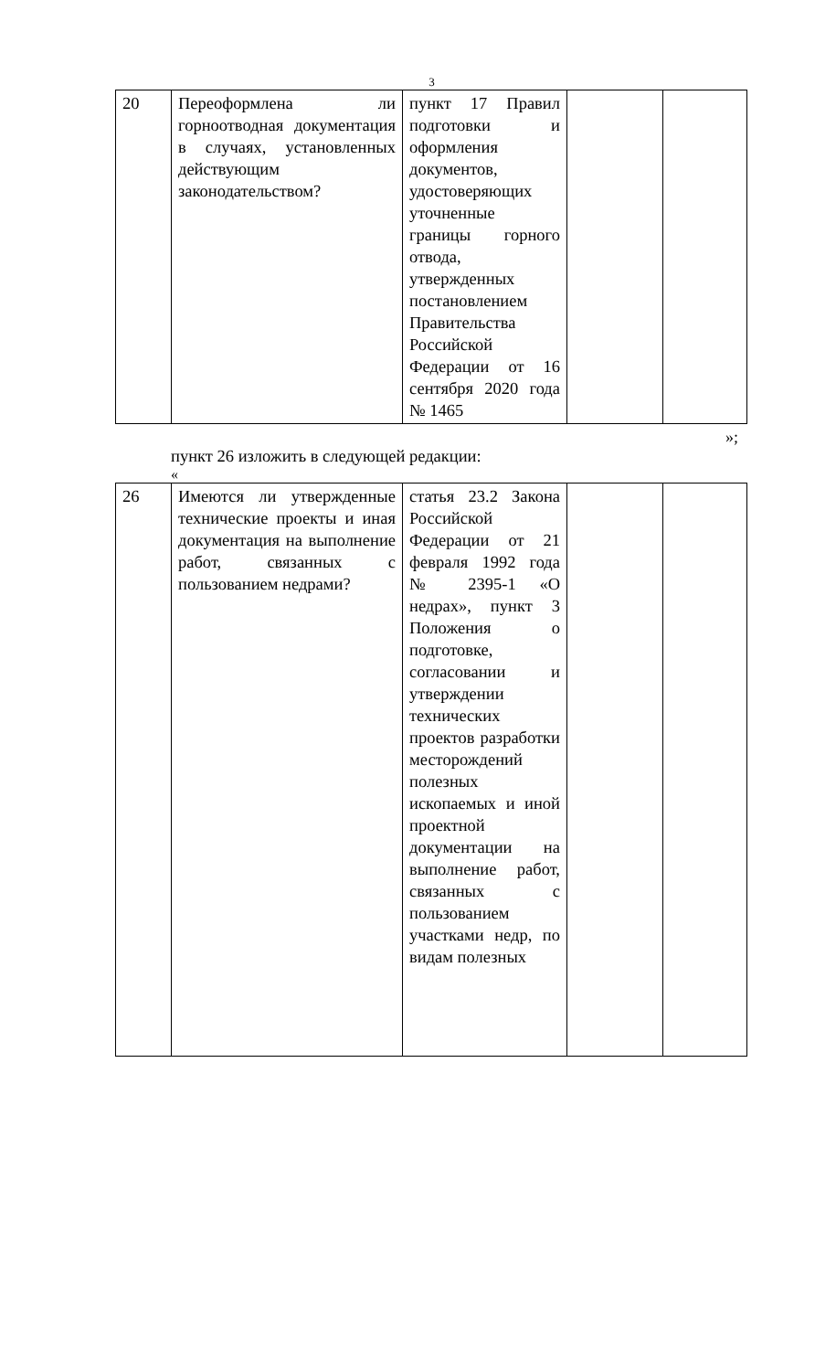3
| 20 | Переоформлена ли горноотводная документация в случаях, установленных действующим законодательством? | пункт 17 Правил подготовки и оформления документов, удостоверяющих уточненные границы горного отвода, утвержденных постановлением Правительства Российской Федерации от 16 сентября 2020 года № 1465 | | |
»;
пункт 26 изложить в следующей редакции:
«
| 26 | Имеются ли утвержденные технические проекты и иная документация на выполнение работ, связанных с пользованием недрами? | статья 23.2 Закона Российской Федерации от 21 февраля 1992 года № 2395-1 «О недрах», пункт 3 Положения о подготовке, согласовании и утверждении технических проектов разработки месторождений полезных ископаемых и иной проектной документации на выполнение работ, связанных с пользованием участками недр, по видам полезных | | |